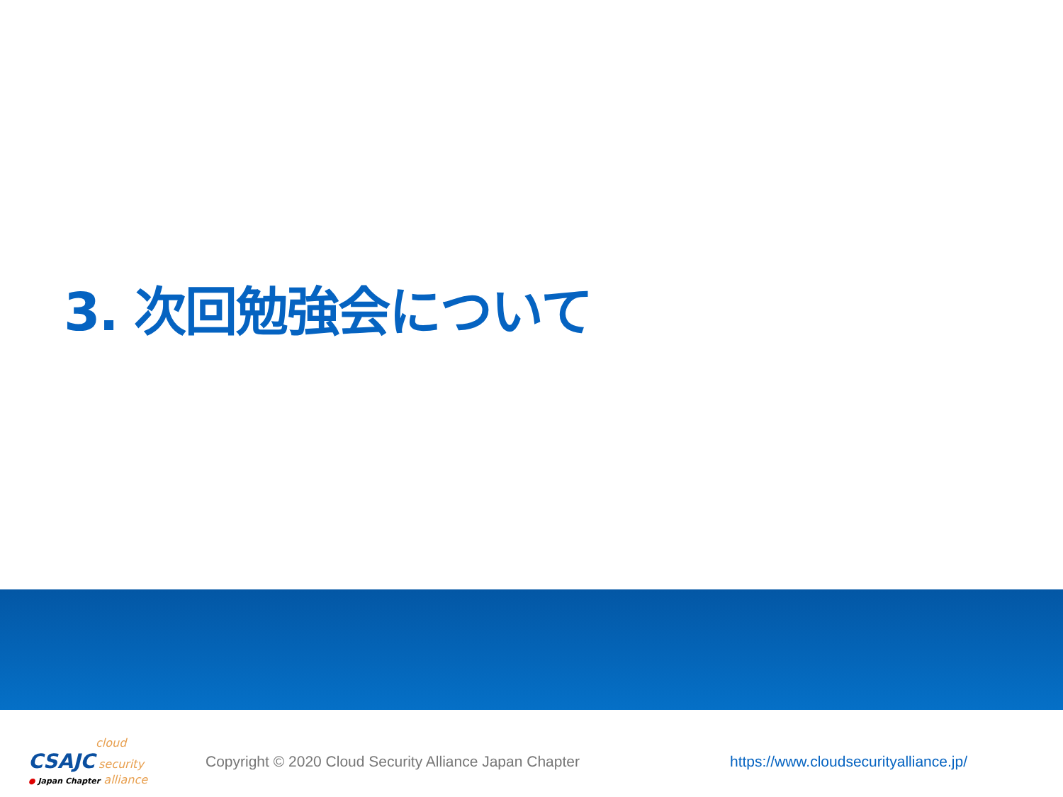3. 次回勉強会について
cloud
CSAJC security
● Japan Chapter alliance
Copyright © 2020 Cloud Security Alliance Japan Chapter
https://www.cloudsecurityalliance.jp/